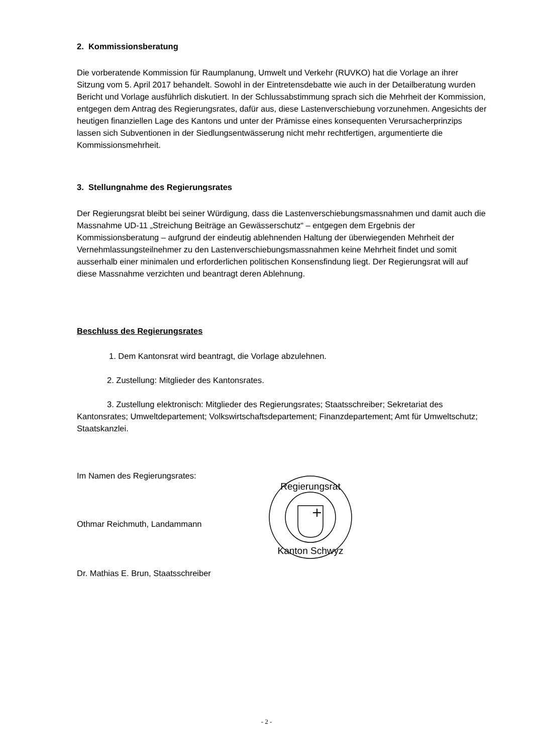2. Kommissionsberatung
Die vorberatende Kommission für Raumplanung, Umwelt und Verkehr (RUVKO) hat die Vorlage an ihrer Sitzung vom 5. April 2017 behandelt. Sowohl in der Eintretensdebatte wie auch in der Detailberatung wurden Bericht und Vorlage ausführlich diskutiert. In der Schlussabstimmung sprach sich die Mehrheit der Kommission, entgegen dem Antrag des Regierungsrates, dafür aus, diese Lastenverschiebung vorzunehmen. Angesichts der heutigen finanziellen Lage des Kantons und unter der Prämisse eines konsequenten Verursacherprinzips lassen sich Subventionen in der Siedlungsentwässerung nicht mehr rechtfertigen, argumentierte die Kommissionsmehrheit.
3. Stellungnahme des Regierungsrates
Der Regierungsrat bleibt bei seiner Würdigung, dass die Lastenverschiebungsmassnahmen und damit auch die Massnahme UD-11 „Streichung Beiträge an Gewässerschutz“ – entgegen dem Ergebnis der Kommissionsberatung – aufgrund der eindeutig ablehnenden Haltung der überwiegenden Mehrheit der Vernehmlassungsteilnehmer zu den Lastenverschiebungsmassnahmen keine Mehrheit findet und somit ausserhalb einer minimalen und erforderlichen politischen Konsensfindung liegt. Der Regierungsrat will auf diese Massnahme verzichten und beantragt deren Ablehnung.
Beschluss des Regierungsrates
1. Dem Kantonsrat wird beantragt, die Vorlage abzulehnen.
2. Zustellung: Mitglieder des Kantonsrates.
3. Zustellung elektronisch: Mitglieder des Regierungsrates; Staatsschreiber; Sekretariat des Kantonsrates; Umweltdepartement; Volkswirtschaftsdepartement; Finanzdepartement; Amt für Umweltschutz; Staatskanzlei.
Im Namen des Regierungsrates:
Othmar Reichmuth, Landammann
Dr. Mathias E. Brun, Staatsschreiber
Regierungsrat
Kanton Schwyz
- 2 -